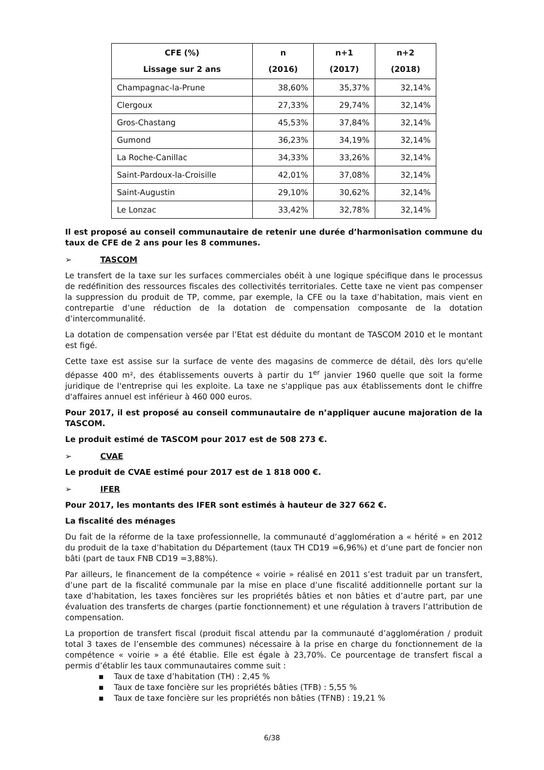| CFE (%) Lissage sur 2 ans | n (2016) | n+1 (2017) | n+2 (2018) |
| --- | --- | --- | --- |
| Champagnac-la-Prune | 38,60% | 35,37% | 32,14% |
| Clergoux | 27,33% | 29,74% | 32,14% |
| Gros-Chastang | 45,53% | 37,84% | 32,14% |
| Gumond | 36,23% | 34,19% | 32,14% |
| La Roche-Canillac | 34,33% | 33,26% | 32,14% |
| Saint-Pardoux-la-Croisille | 42,01% | 37,08% | 32,14% |
| Saint-Augustin | 29,10% | 30,62% | 32,14% |
| Le Lonzac | 33,42% | 32,78% | 32,14% |
Il est proposé au conseil communautaire de retenir une durée d’harmonisation commune du taux de CFE de 2 ans pour les 8 communes.
➢ TASCOM
Le transfert de la taxe sur les surfaces commerciales obéit à une logique spécifique dans le processus de redéfinition des ressources fiscales des collectivités territoriales. Cette taxe ne vient pas compenser la suppression du produit de TP, comme, par exemple, la CFE ou la taxe d’habitation, mais vient en contrepartie d’une réduction de la dotation de compensation composante de la dotation d’intercommunalité.
La dotation de compensation versée par l’Etat est déduite du montant de TASCOM 2010 et le montant est figé.
Cette taxe est assise sur la surface de vente des magasins de commerce de détail, dès lors qu'elle dépasse 400 m², des établissements ouverts à partir du 1<sup>er</sup> janvier 1960 quelle que soit la forme juridique de l'entreprise qui les exploite. La taxe ne s'applique pas aux établissements dont le chiffre d'affaires annuel est inférieur à 460 000 euros.
Pour 2017, il est proposé au conseil communautaire de n’appliquer aucune majoration de la TASCOM.
Le produit estimé de TASCOM pour 2017 est de 508 273 €.
➢ CVAE
Le produit de CVAE estimé pour 2017 est de 1 818 000 €.
➢ IFER
Pour 2017, les montants des IFER sont estimés à hauteur de 327 662 €.
La fiscalité des ménages
Du fait de la réforme de la taxe professionnelle, la communauté d’agglomération a « hérité » en 2012 du produit de la taxe d’habitation du Département (taux TH CD19 =6,96%) et d’une part de foncier non bâti (part de taux FNB CD19 =3,88%).
Par ailleurs, le financement de la compétence « voirie » réalisé en 2011 s’est traduit par un transfert, d’une part de la fiscalité communale par la mise en place d’une fiscalité additionnelle portant sur la taxe d’habitation, les taxes foncières sur les propriétés bâties et non bâties et d’autre part, par une évaluation des transferts de charges (partie fonctionnement) et une régulation à travers l’attribution de compensation.
La proportion de transfert fiscal (produit fiscal attendu par la communauté d’agglomération / produit total 3 taxes de l’ensemble des communes) nécessaire à la prise en charge du fonctionnement de la compétence « voirie » a été établie. Elle est égale à 23,70%. Ce pourcentage de transfert fiscal a permis d’établir les taux communautaires comme suit :
▪ Taux de taxe d’habitation (TH) : 2,45 %
▪ Taux de taxe foncière sur les propriétés bâties (TFB) : 5,55 %
▪ Taux de taxe foncière sur les propriétés non bâties (TFNB) : 19,21 %
6/38